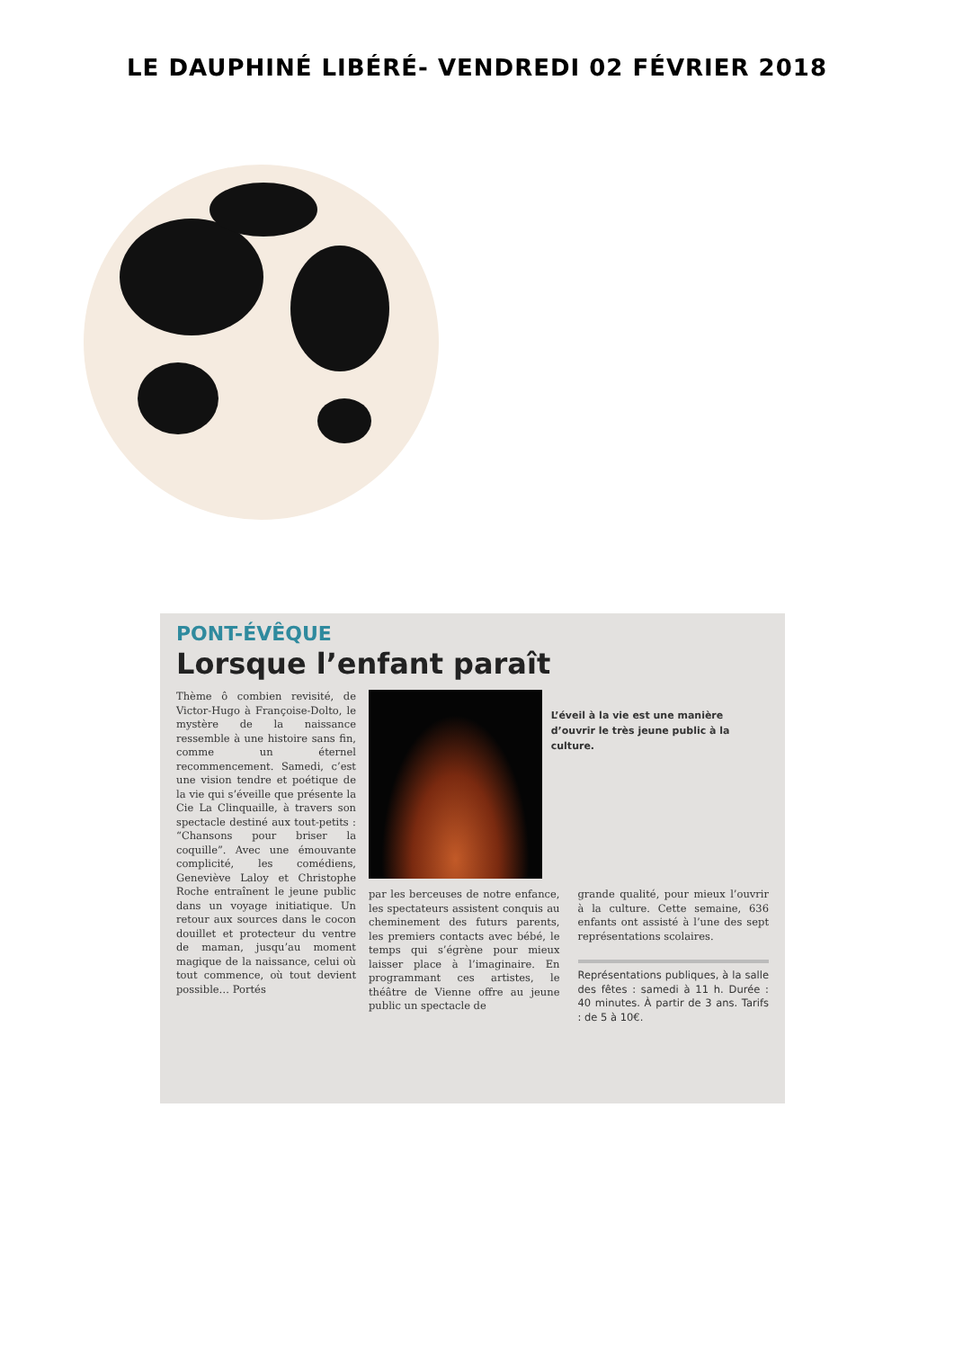LE DAUPHINÉ LIBÉRÉ- VENDREDI 02 FÉVRIER 2018
PONT-ÉVÊQUE
Lorsque l’enfant paraît
Thème ô combien revisité, de Victor-Hugo à Françoise-Dolto, le mystère de la naissance ressemble à une histoire sans fin, comme un éternel recommencement. Samedi, c’est une vision tendre et poétique de la vie qui s’éveille que présente la Cie La Clinquaille, à travers son spectacle destiné aux tout-petits : “Chansons pour briser la coquille”. Avec une émouvante complicité, les comédiens, Geneviève Laloy et Christophe Roche entraînent le jeune public dans un voyage initiatique. Un retour aux sources dans le cocon douillet et protecteur du ventre de maman, jusqu’au moment magique de la naissance, celui où tout commence, où tout devient possible… Portés
L’éveil à la vie est une manière d’ouvrir le très jeune public à la culture.
par les berceuses de notre enfance, les spectateurs assistent conquis au cheminement des futurs parents, les premiers contacts avec bébé, le temps qui s’égrène pour mieux laisser place à l’imaginaire. En programmant ces artistes, le théâtre de Vienne offre au jeune public un spectacle de
grande qualité, pour mieux l’ouvrir à la culture. Cette semaine, 636 enfants ont assisté à l’une des sept représentations scolaires.
Représentations publiques, à la salle des fêtes : samedi à 11 h. Durée : 40 minutes. À partir de 3 ans. Tarifs : de 5 à 10€.